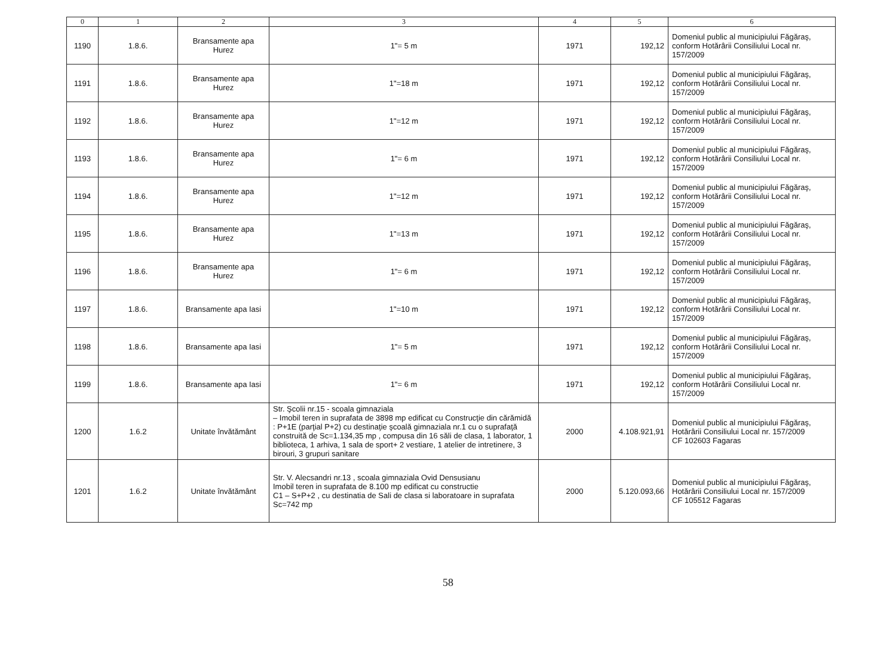| 0 | 1 | 2 | 3 | 4 | 5 | 6 |
| --- | --- | --- | --- | --- | --- | --- |
| 1190 | 1.8.6. | Bransamente apa Hurez | 1"= 5 m | 1971 | 192,12 | Domeniul public al municipiului Făgăraş, conform Hotărârii Consiliului Local nr. 157/2009 |
| 1191 | 1.8.6. | Bransamente apa Hurez | 1"=18 m | 1971 | 192,12 | Domeniul public al municipiului Făgăraş, conform Hotărârii Consiliului Local nr. 157/2009 |
| 1192 | 1.8.6. | Bransamente apa Hurez | 1"=12 m | 1971 | 192,12 | Domeniul public al municipiului Făgăraş, conform Hotărârii Consiliului Local nr. 157/2009 |
| 1193 | 1.8.6. | Bransamente apa Hurez | 1"= 6 m | 1971 | 192,12 | Domeniul public al municipiului Făgăraş, conform Hotărârii Consiliului Local nr. 157/2009 |
| 1194 | 1.8.6. | Bransamente apa Hurez | 1"=12 m | 1971 | 192,12 | Domeniul public al municipiului Făgăraş, conform Hotărârii Consiliului Local nr. 157/2009 |
| 1195 | 1.8.6. | Bransamente apa Hurez | 1"=13 m | 1971 | 192,12 | Domeniul public al municipiului Făgăraş, conform Hotărârii Consiliului Local nr. 157/2009 |
| 1196 | 1.8.6. | Bransamente apa Hurez | 1"= 6 m | 1971 | 192,12 | Domeniul public al municipiului Făgăraş, conform Hotărârii Consiliului Local nr. 157/2009 |
| 1197 | 1.8.6. | Bransamente apa Iasi | 1"=10 m | 1971 | 192,12 | Domeniul public al municipiului Făgăraş, conform Hotărârii Consiliului Local nr. 157/2009 |
| 1198 | 1.8.6. | Bransamente apa Iasi | 1"= 5 m | 1971 | 192,12 | Domeniul public al municipiului Făgăraş, conform Hotărârii Consiliului Local nr. 157/2009 |
| 1199 | 1.8.6. | Bransamente apa Iasi | 1"= 6 m | 1971 | 192,12 | Domeniul public al municipiului Făgăraş, conform Hotărârii Consiliului Local nr. 157/2009 |
| 1200 | 1.6.2 | Unitate învătământ | Str. Şcolii nr.15 - scoala gimnaziala – Imobil teren in suprafata de 3898 mp edificat cu Construcţie din cărămidă : P+1E (parţial P+2) cu destinaţie şcoală gimnaziala nr.1 cu o suprafaţă construită de Sc=1.134,35 mp , compusa din 16 săli de clasa, 1 laborator, 1 biblioteca, 1 arhiva, 1 sala de sport+ 2 vestiare, 1 atelier de intretinere, 3 birouri, 3 grupuri sanitare | 2000 | 4.108.921,91 | Domeniul public al municipiului Făgăraş, Hotărârii Consiliului Local nr. 157/2009 CF 102603 Fagaras |
| 1201 | 1.6.2 | Unitate învătământ | Str. V. Alecsandri nr.13 , scoala gimnaziala Ovid Densusianu Imobil teren in suprafata de 8.100 mp edificat cu constructie C1 – S+P+2 , cu destinatia de Sali de clasa si laboratoare in suprafata Sc=742 mp | 2000 | 5.120.093,66 | Domeniul public al municipiului Făgăraş, Hotărârii Consiliului Local nr. 157/2009 CF 105512 Fagaras |
58